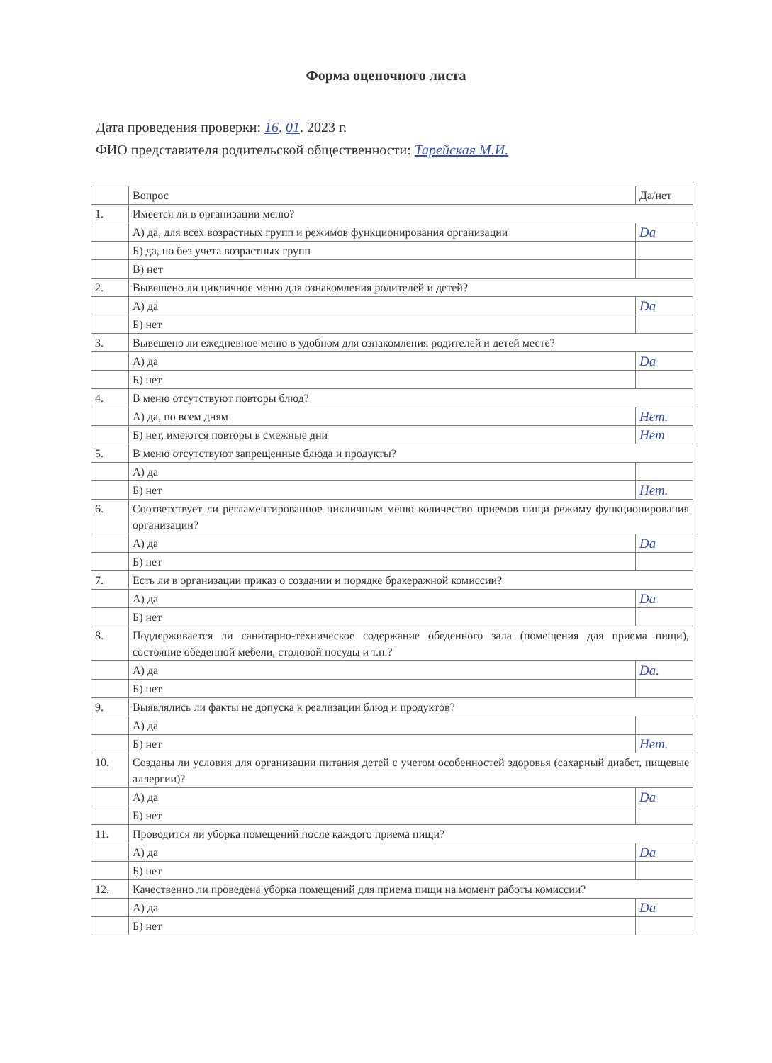Форма оценочного листа
Дата проведения проверки: 16. 01. 2023 г.
ФИО представителя родительской общественности: Тарейская М.И.
| | Вопрос | Да/нет |
| --- | --- | --- |
| 1. | Имеется ли в организации меню? | |
| | А) да, для всех возрастных групп и режимов функционирования организации | Da |
| | Б) да, но без учета возрастных групп | |
| | В) нет | |
| 2. | Вывешено ли цикличное меню для ознакомления родителей и детей? | |
| | А) да | Da |
| | Б) нет | |
| 3. | Вывешено ли ежедневное меню в удобном для ознакомления родителей и детей месте? | |
| | А) да | Da |
| | Б) нет | |
| 4. | В меню отсутствуют повторы блюд? | |
| | А) да, по всем дням | Нет. |
| | Б) нет, имеются повторы в смежные дни | Нет |
| 5. | В меню отсутствуют запрещенные блюда и продукты? | |
| | А) да | |
| | Б) нет | Нет. |
| 6. | Соответствует ли регламентированное цикличным меню количество приемов пищи режиму функционирования организации? | |
| | А) да | Da |
| | Б) нет | |
| 7. | Есть ли в организации приказ о создании и порядке бракеражной комиссии? | |
| | А) да | Da |
| | Б) нет | |
| 8. | Поддерживается ли санитарно-техническое содержание обеденного зала (помещения для приема пищи), состояние обеденной мебели, столовой посуды и т.п.? | |
| | А) да | Da. |
| | Б) нет | |
| 9. | Выявлялись ли факты не допуска к реализации блюд и продуктов? | |
| | А) да | |
| | Б) нет | Нет. |
| 10. | Созданы ли условия для организации питания детей с учетом особенностей здоровья (сахарный диабет, пищевые аллергии)? | |
| | А) да | Da |
| | Б) нет | |
| 11. | Проводится ли уборка помещений после каждого приема пищи? | |
| | А) да | Da |
| | Б) нет | |
| 12. | Качественно ли проведена уборка помещений для приема пищи на момент работы комиссии? | |
| | А) да | Da |
| | Б) нет | |